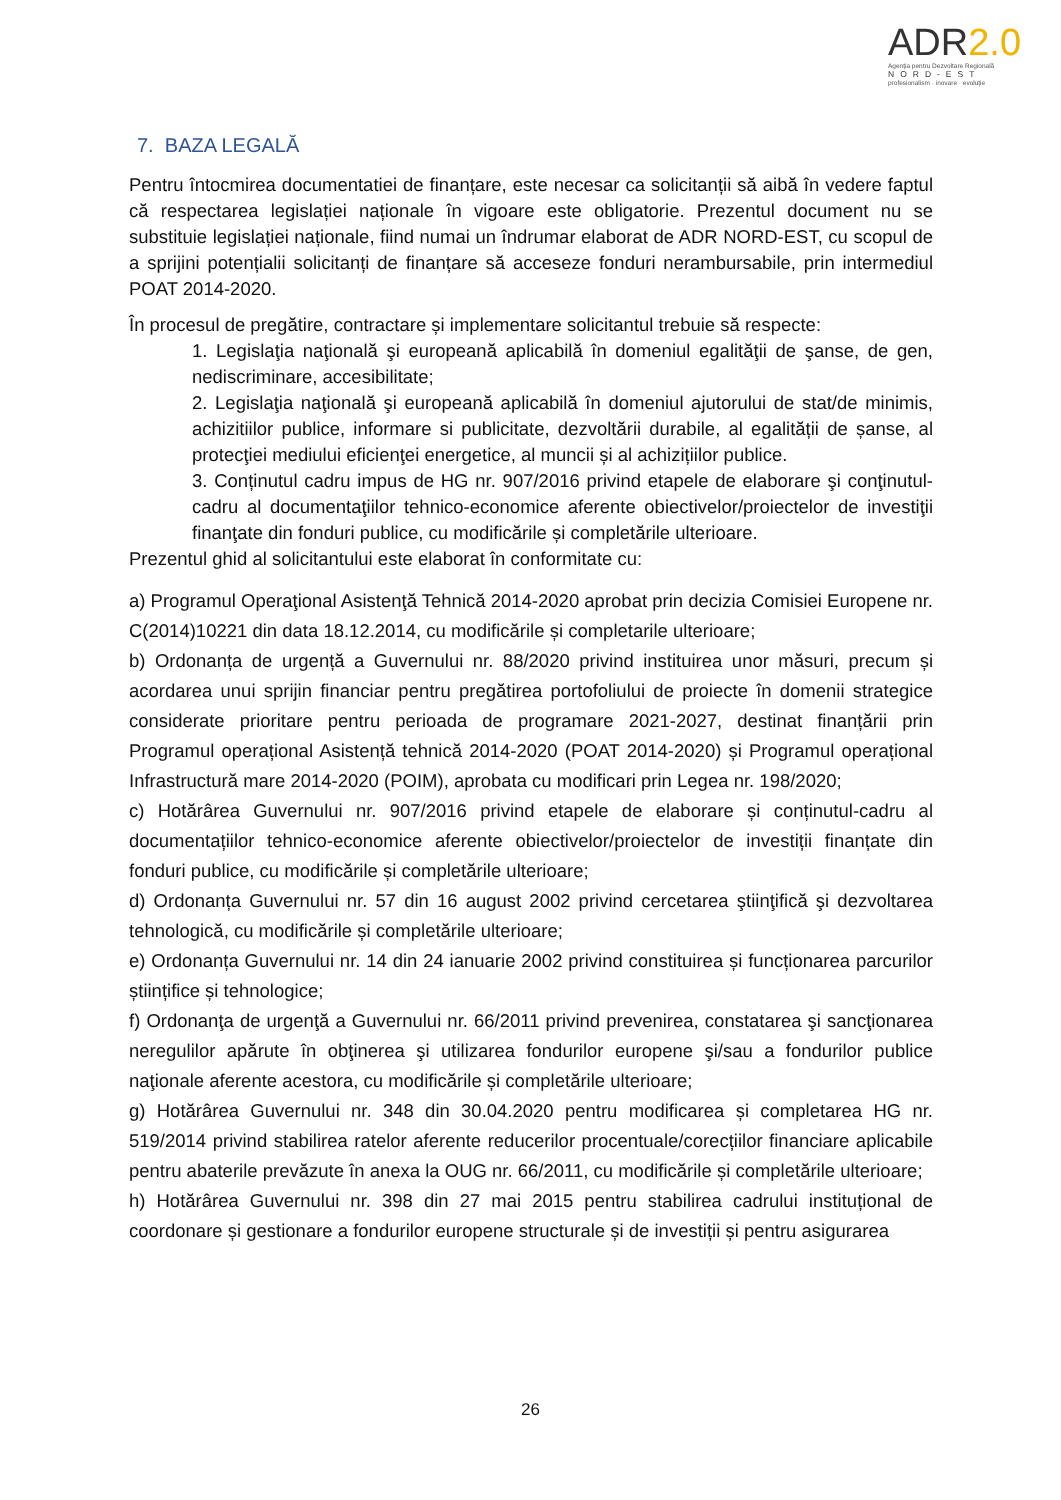ADR2.0
Agenția pentru Dezvoltare Regională
NORD-EST
profesionalism · inovare · evoluție
7. BAZA LEGALĂ
Pentru întocmirea documentatiei de finanțare, este necesar ca solicitanții să aibă în vedere faptul că respectarea legislației naționale în vigoare este obligatorie. Prezentul document nu se substituie legislației naționale, fiind numai un îndrumar elaborat de ADR NORD-EST, cu scopul de a sprijini potențialii solicitanți de finanțare să acceseze fonduri nerambursabile, prin intermediul POAT 2014-2020.
În procesul de pregătire, contractare și implementare solicitantul trebuie să respecte:
1. Legislaţia naţională şi europeană aplicabilă în domeniul egalităţii de şanse, de gen, nediscriminare, accesibilitate;
2. Legislaţia naţională şi europeană aplicabilă în domeniul ajutorului de stat/de minimis, achizitiilor publice, informare si publicitate, dezvoltării durabile, al egalității de șanse, al protecţiei mediului eficienţei energetice, al muncii și al achizițiilor publice.
3. Conținutul cadru impus de HG nr. 907/2016 privind etapele de elaborare şi conţinutul-cadru al documentaţiilor tehnico-economice aferente obiectivelor/proiectelor de investiţii finanţate din fonduri publice, cu modificările și completările ulterioare.
Prezentul ghid al solicitantului este elaborat în conformitate cu:
a) Programul Operaţional Asistenţă Tehnică 2014-2020 aprobat prin decizia Comisiei Europene nr. C(2014)10221 din data 18.12.2014, cu modificările și completarile ulterioare;
b) Ordonanța de urgență a Guvernului nr. 88/2020 privind instituirea unor măsuri, precum și acordarea unui sprijin financiar pentru pregătirea portofoliului de proiecte în domenii strategice considerate prioritare pentru perioada de programare 2021-2027, destinat finanțării prin Programul operațional Asistență tehnică 2014-2020 (POAT 2014-2020) și Programul operațional Infrastructură mare 2014-2020 (POIM), aprobata cu modificari prin Legea nr. 198/2020;
c) Hotărârea Guvernului nr. 907/2016 privind etapele de elaborare și conținutul-cadru al documentațiilor tehnico-economice aferente obiectivelor/proiectelor de investiții finanțate din fonduri publice, cu modificările și completările ulterioare;
d) Ordonanța Guvernului nr. 57 din 16 august 2002 privind cercetarea ştiinţifică şi dezvoltarea tehnologică, cu modificările și completările ulterioare;
e) Ordonanța Guvernului nr. 14 din 24 ianuarie 2002 privind constituirea și funcționarea parcurilor științifice și tehnologice;
f) Ordonanţa de urgenţă a Guvernului nr. 66/2011 privind prevenirea, constatarea şi sancţionarea neregulilor apărute în obţinerea şi utilizarea fondurilor europene şi/sau a fondurilor publice naţionale aferente acestora, cu modificările și completările ulterioare;
g) Hotărârea Guvernului nr. 348 din 30.04.2020 pentru modificarea și completarea HG nr. 519/2014 privind stabilirea ratelor aferente reducerilor procentuale/corecțiilor financiare aplicabile pentru abaterile prevăzute în anexa la OUG nr. 66/2011, cu modificările și completările ulterioare;
h) Hotărârea Guvernului nr. 398 din 27 mai 2015 pentru stabilirea cadrului instituțional de coordonare și gestionare a fondurilor europene structurale și de investiții și pentru asigurarea
26